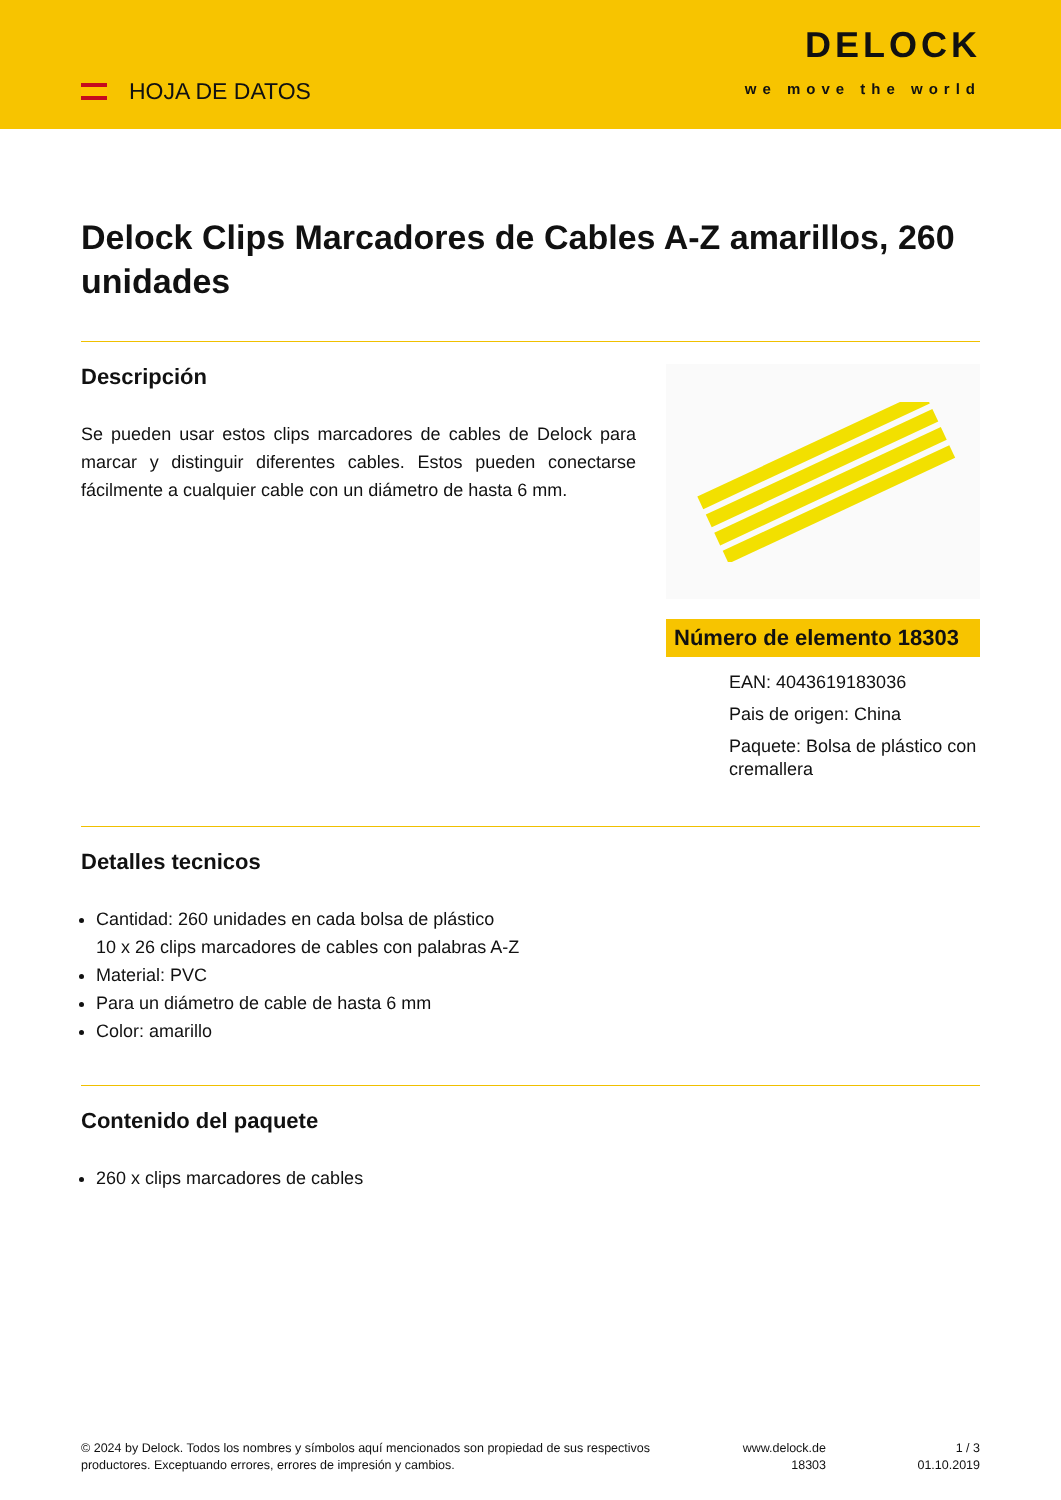HOJA DE DATOS
DELOCK
we move the world
Delock Clips Marcadores de Cables A-Z amarillos, 260 unidades
Descripción
Se pueden usar estos clips marcadores de cables de Delock para marcar y distinguir diferentes cables. Estos pueden conectarse fácilmente a cualquier cable con un diámetro de hasta 6 mm.
Número de elemento 18303
EAN: 4043619183036
Pais de origen: China
Paquete: Bolsa de plástico con cremallera
Detalles tecnicos
Cantidad: 260 unidades en cada bolsa de plástico
10 x 26 clips marcadores de cables con palabras A-Z
Material: PVC
Para un diámetro de cable de hasta 6 mm
Color: amarillo
Contenido del paquete
260 x clips marcadores de cables
© 2024 by Delock. Todos los nombres y símbolos aquí mencionados son propiedad de sus respectivos productores. Exceptuando errores, errores de impresión y cambios.
www.delock.de
18303
1 / 3
01.10.2019